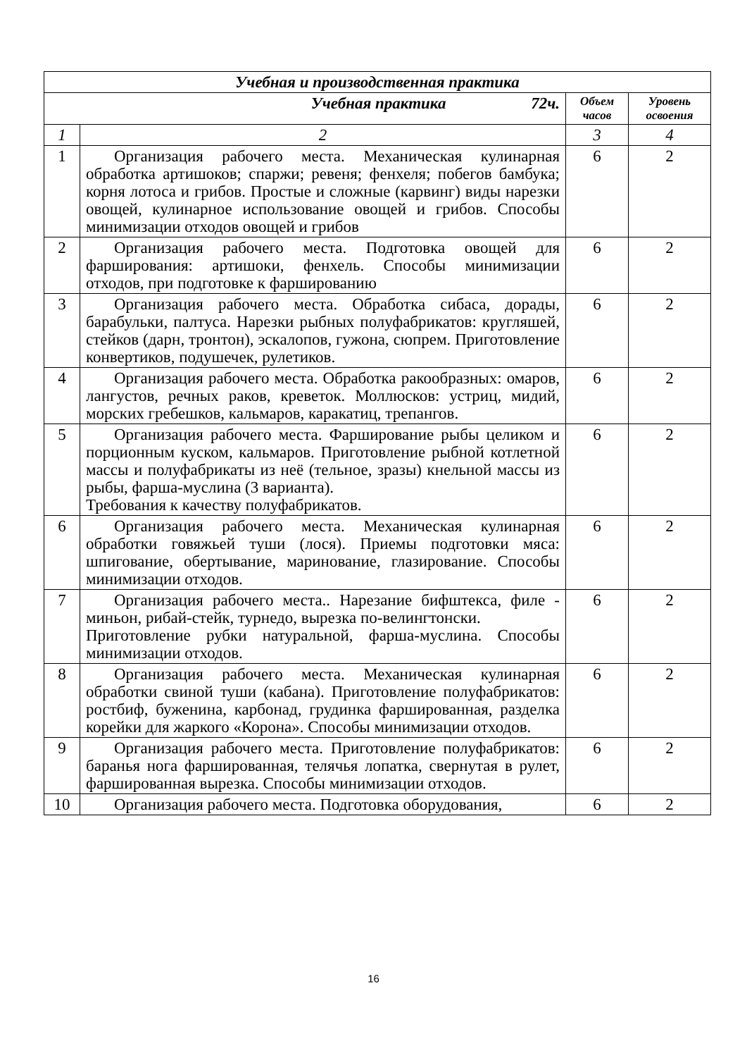| Учебная и производственная практика | | | |
| --- | --- | --- | --- |
| Учебная практика 72ч. | | Объем часов | Уровень освоения |
| 1 | 2 | 3 | 4 |
| 1 | Организация рабочего места. Механическая кулинарная обработка артишоков; спаржи; ревеня; фенхеля; побегов бамбука; корня лотоса и грибов. Простые и сложные (карвинг) виды нарезки овощей, кулинарное использование овощей и грибов. Способы минимизации отходов овощей и грибов | 6 | 2 |
| 2 | Организация рабочего места. Подготовка овощей для фарширования: артишоки, фенхель. Способы минимизации отходов, при подготовке к фаршированию | 6 | 2 |
| 3 | Организация рабочего места. Обработка сибаса, дорады, барабульки, палтуса. Нарезки рыбных полуфабрикатов: кругляшей, стейков (дарн, тронтон), эскалопов, гужона, сюпрем. Приготовление конвертиков, подушечек, рулетиков. | 6 | 2 |
| 4 | Организация рабочего места. Обработка ракообразных: омаров, лангустов, речных раков, креветок. Моллюсков: устриц, мидий, морских гребешков, кальмаров, каракатиц, трепангов. | 6 | 2 |
| 5 | Организация рабочего места. Фарширование рыбы целиком и порционным куском, кальмаров. Приготовление рыбной котлетной массы и полуфабрикаты из неё (тельное, зразы) кнельной массы из рыбы, фарша-муслина (3 варианта). Требования к качеству полуфабрикатов. | 6 | 2 |
| 6 | Организация рабочего места. Механическая кулинарная обработки говяжьей туши (лося). Приемы подготовки мяса: шпигование, обертывание, маринование, глазирование. Способы минимизации отходов. | 6 | 2 |
| 7 | Организация рабочего места.. Нарезание бифштекса, филе - миньон, рибай-стейк, турнедо, вырезка по-велингтонски. Приготовление рубки натуральной, фарша-муслина. Способы минимизации отходов. | 6 | 2 |
| 8 | Организация рабочего места. Механическая кулинарная обработки свиной туши (кабана). Приготовление полуфабрикатов: ростбиф, буженина, карбонад, грудинка фаршированная, разделка корейки для жаркого «Корона». Способы минимизации отходов. | 6 | 2 |
| 9 | Организация рабочего места. Приготовление полуфабрикатов: баранья нога фаршированная, телячья лопатка, свернутая в рулет, фаршированная вырезка. Способы минимизации отходов. | 6 | 2 |
| 10 | Организация рабочего места. Подготовка оборудования, | 6 | 2 |
16